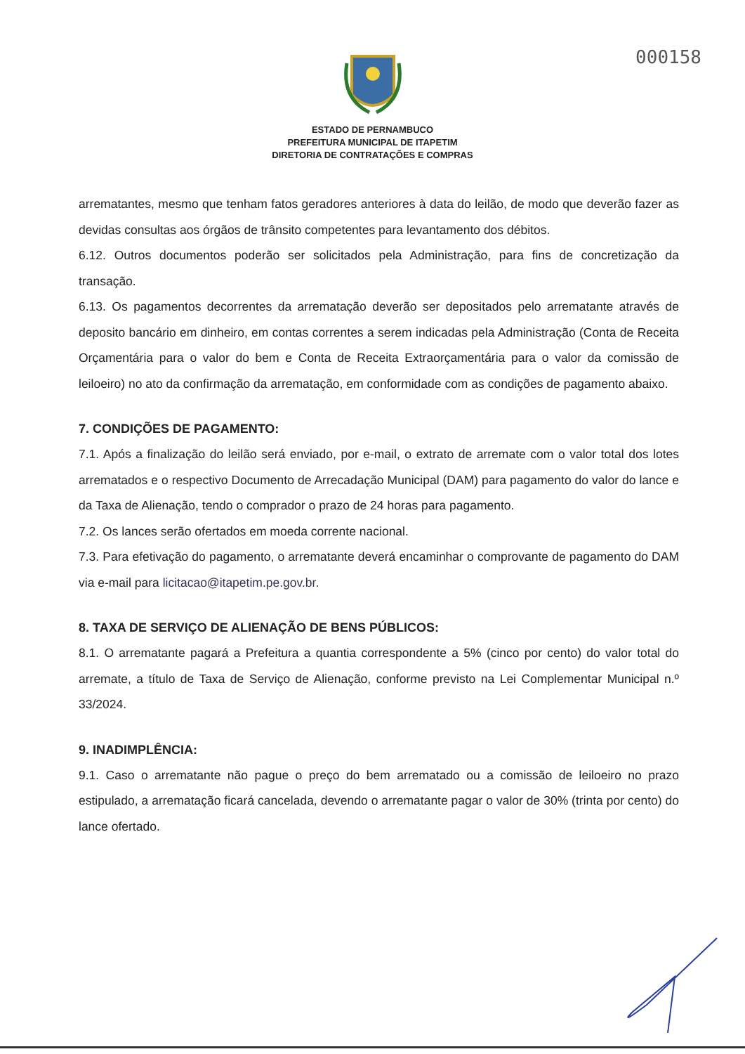000158
ESTADO DE PERNAMBUCO
PREFEITURA MUNICIPAL DE ITAPETIM
DIRETORIA DE CONTRATAÇÕES E COMPRAS
arrematantes, mesmo que tenham fatos geradores anteriores à data do leilão, de modo que deverão fazer as devidas consultas aos órgãos de trânsito competentes para levantamento dos débitos.
6.12. Outros documentos poderão ser solicitados pela Administração, para fins de concretização da transação.
6.13. Os pagamentos decorrentes da arrematação deverão ser depositados pelo arrematante através de deposito bancário em dinheiro, em contas correntes a serem indicadas pela Administração (Conta de Receita Orçamentária para o valor do bem e Conta de Receita Extraorçamentária para o valor da comissão de leiloeiro) no ato da confirmação da arrematação, em conformidade com as condições de pagamento abaixo.
7. CONDIÇÕES DE PAGAMENTO:
7.1. Após a finalização do leilão será enviado, por e-mail, o extrato de arremate com o valor total dos lotes arrematados e o respectivo Documento de Arrecadação Municipal (DAM) para pagamento do valor do lance e da Taxa de Alienação, tendo o comprador o prazo de 24 horas para pagamento.
7.2. Os lances serão ofertados em moeda corrente nacional.
7.3. Para efetivação do pagamento, o arrematante deverá encaminhar o comprovante de pagamento do DAM via e-mail para licitacao@itapetim.pe.gov.br.
8. TAXA DE SERVIÇO DE ALIENAÇÃO DE BENS PÚBLICOS:
8.1. O arrematante pagará a Prefeitura a quantia correspondente a 5% (cinco por cento) do valor total do arremate, a título de Taxa de Serviço de Alienação, conforme previsto na Lei Complementar Municipal n.º 33/2024.
9. INADIMPLÊNCIA:
9.1. Caso o arrematante não pague o preço do bem arrematado ou a comissão de leiloeiro no prazo estipulado, a arrematação ficará cancelada, devendo o arrematante pagar o valor de 30% (trinta por cento) do lance ofertado.